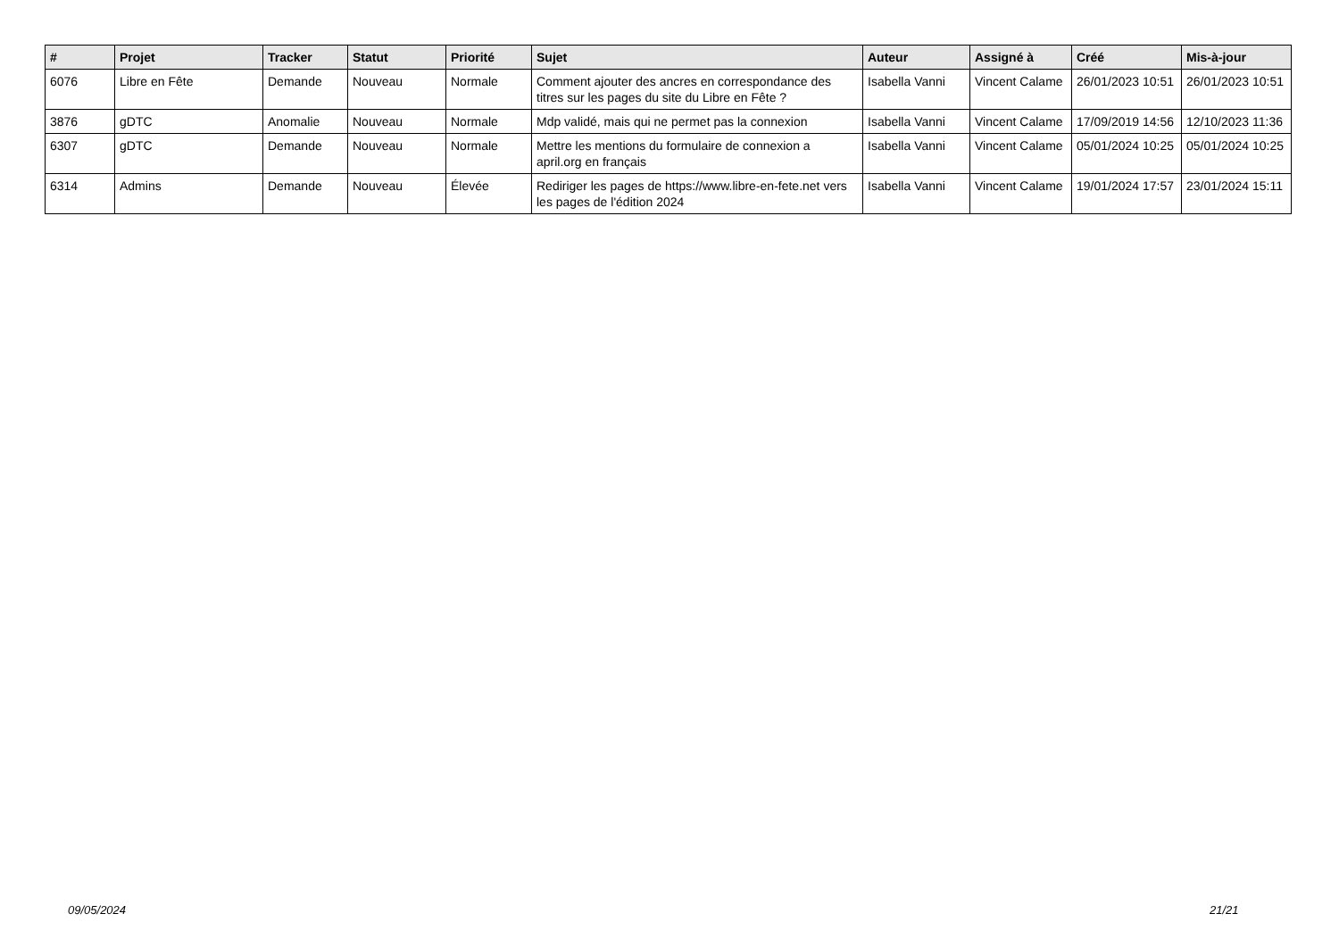| # | Projet | Tracker | Statut | Priorité | Sujet | Auteur | Assigné à | Créé | Mis-à-jour |
| --- | --- | --- | --- | --- | --- | --- | --- | --- | --- |
| 6076 | Libre en Fête | Demande | Nouveau | Normale | Comment ajouter des ancres en correspondance des titres sur les pages du site du Libre en Fête ? | Isabella Vanni | Vincent Calame | 26/01/2023 10:51 | 26/01/2023 10:51 |
| 3876 | gDTC | Anomalie | Nouveau | Normale | Mdp validé, mais qui ne permet pas la connexion | Isabella Vanni | Vincent Calame | 17/09/2019 14:56 | 12/10/2023 11:36 |
| 6307 | gDTC | Demande | Nouveau | Normale | Mettre les mentions du formulaire de connexion a april.org en français | Isabella Vanni | Vincent Calame | 05/01/2024 10:25 | 05/01/2024 10:25 |
| 6314 | Admins | Demande | Nouveau | Élevée | Rediriger les pages de https://www.libre-en-fete.net vers les pages de l'édition 2024 | Isabella Vanni | Vincent Calame | 19/01/2024 17:57 | 23/01/2024 15:11 |
09/05/2024 21/21